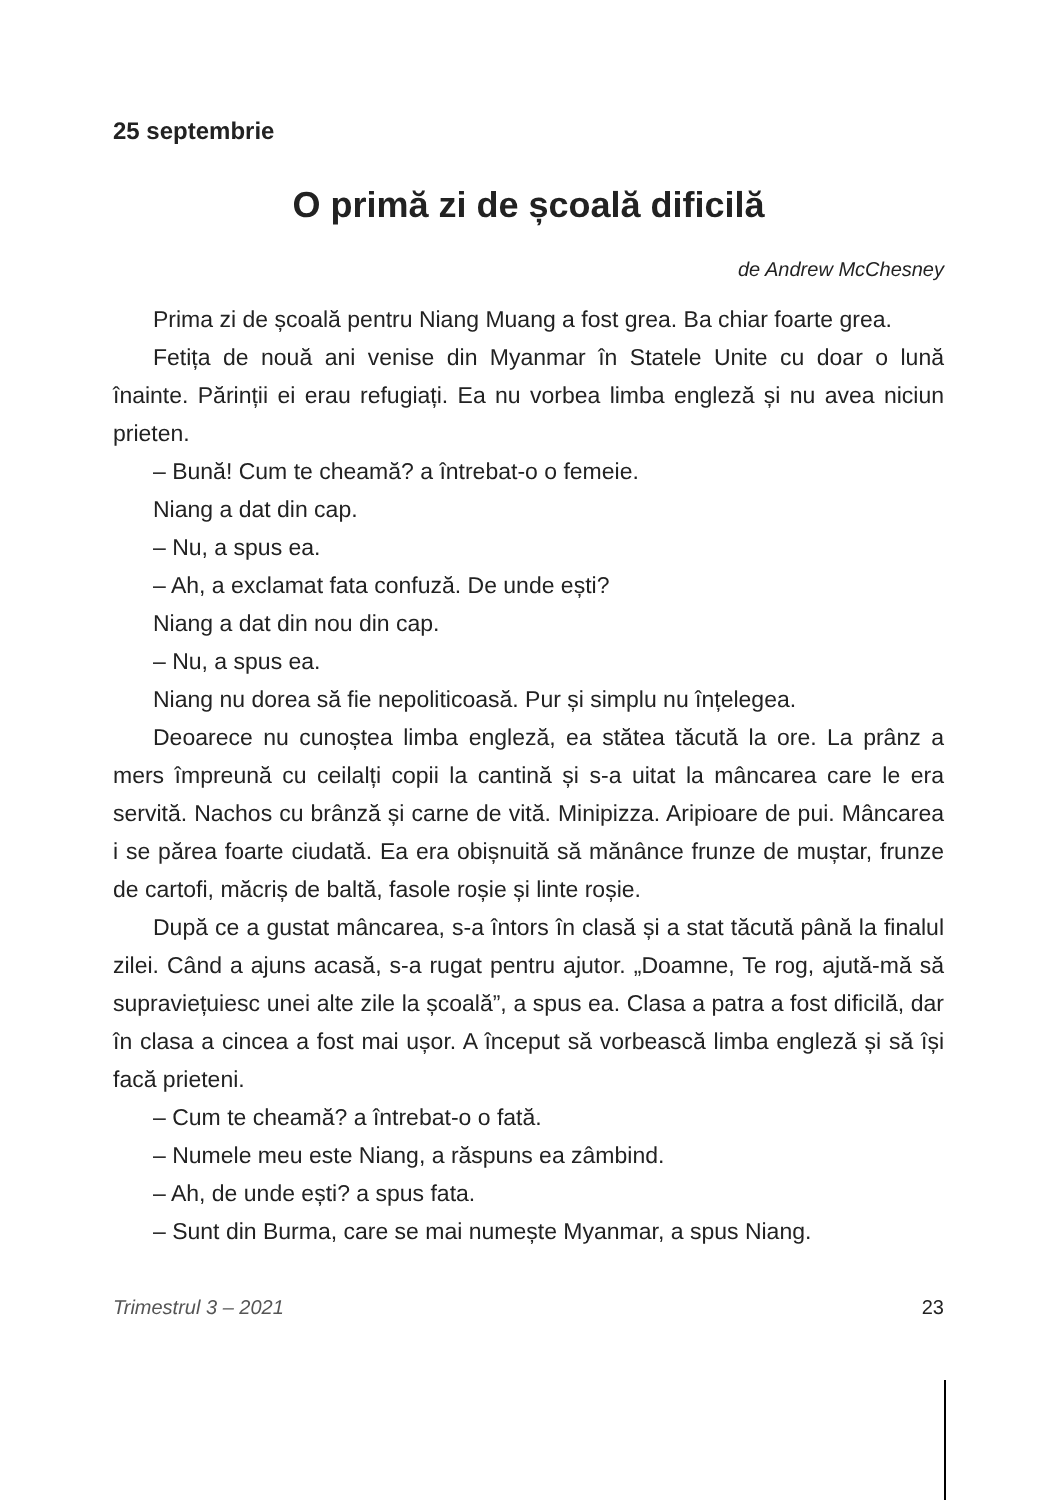25 septembrie
O primă zi de școală dificilă
de Andrew McChesney
Prima zi de școală pentru Niang Muang a fost grea. Ba chiar foarte grea.
Fetița de nouă ani venise din Myanmar în Statele Unite cu doar o lună înainte. Părinții ei erau refugiați. Ea nu vorbea limba engleză și nu avea niciun prieten.
– Bună! Cum te cheamă? a întrebat-o o femeie.
Niang a dat din cap.
– Nu, a spus ea.
– Ah, a exclamat fata confuză. De unde ești?
Niang a dat din nou din cap.
– Nu, a spus ea.
Niang nu dorea să fie nepoliticoasă. Pur și simplu nu înțelegea.
Deoarece nu cunoștea limba engleză, ea stătea tăcută la ore. La prânz a mers împreună cu ceilalți copii la cantină și s-a uitat la mâncarea care le era servită. Nachos cu brânză și carne de vită. Minipizza. Aripioare de pui. Mâncarea i se părea foarte ciudată. Ea era obișnuită să mănânce frunze de muștar, frunze de cartofi, măcriș de baltă, fasole roșie și linte roșie.
După ce a gustat mâncarea, s-a întors în clasă și a stat tăcută până la finalul zilei. Când a ajuns acasă, s-a rugat pentru ajutor. „Doamne, Te rog, ajută-mă să supraviețuiesc unei alte zile la școală”, a spus ea. Clasa a patra a fost dificilă, dar în clasa a cincea a fost mai ușor. A început să vorbească limba engleză și să își facă prieteni.
– Cum te cheamă? a întrebat-o o fată.
– Numele meu este Niang, a răspuns ea zâmbind.
– Ah, de unde ești? a spus fata.
– Sunt din Burma, care se mai numește Myanmar, a spus Niang.
Trimestrul 3 – 2021 23